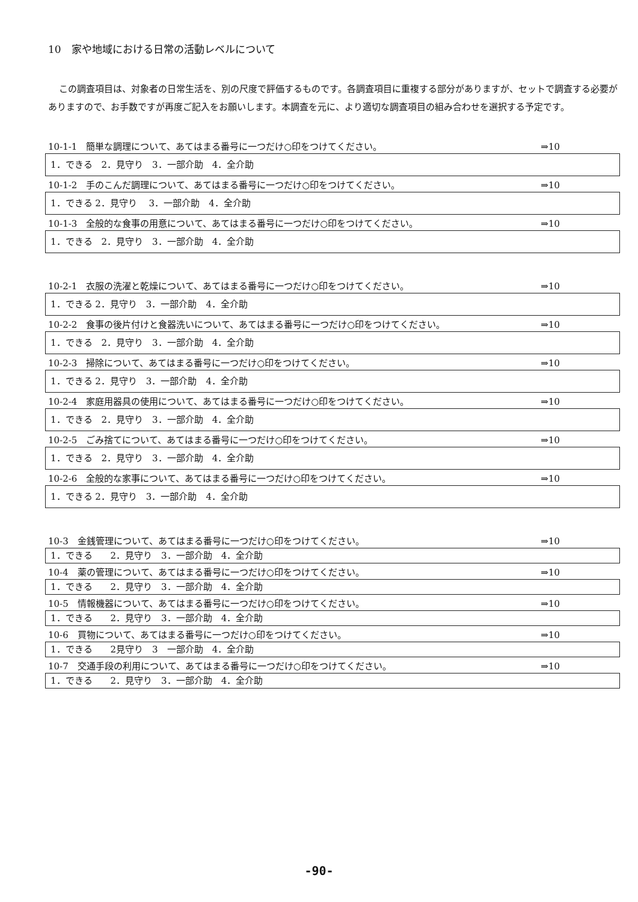10　家や地域における日常の活動レベルについて
この調査項目は、対象者の日常生活を、別の尺度で評価するものです。各調査項目に重複する部分がありますが、セットで調査する必要がありますので、お手数ですが再度ご記入をお願いします。本調査を元に、より適切な調査項目の組み合わせを選択する予定です。
10-1-1　簡単な調理について、あてはまる番号に一つだけ○印をつけてください。 ⇒10
1．できる　2．見守り　3．一部介助　4．全介助
10-1-2　手のこんだ調理について、あてはまる番号に一つだけ○印をつけてください。 ⇒10
1．できる 2．見守り　 3．一部介助　4．全介助
10-1-3　全般的な食事の用意について、あてはまる番号に一つだけ○印をつけてください。 ⇒10
1．できる　2．見守り　3．一部介助　4．全介助
10-2-1　衣服の洗濯と乾燥について、あてはまる番号に一つだけ○印をつけてください。 ⇒10
1．できる 2．見守り　3．一部介助　4．全介助
10-2-2　食事の後片付けと食器洗いについて、あてはまる番号に一つだけ○印をつけてください。 ⇒10
1．できる　2．見守り　3．一部介助　4．全介助
10-2-3　掃除について、あてはまる番号に一つだけ○印をつけてください。 ⇒10
1．できる 2．見守り　3．一部介助　4．全介助
10-2-4　家庭用器具の使用について、あてはまる番号に一つだけ○印をつけてください。 ⇒10
1．できる　2．見守り　3．一部介助　4．全介助
10-2-5　ごみ捨てについて、あてはまる番号に一つだけ○印をつけてください。 ⇒10
1．できる　2．見守り　3．一部介助　4．全介助
10-2-6　全般的な家事について、あてはまる番号に一つだけ○印をつけてください。 ⇒10
1．できる 2．見守り　3．一部介助　4．全介助
10-3　金銭管理について、あてはまる番号に一つだけ○印をつけてください。 ⇒10
1．できる　　2．見守り　3．一部介助　4．全介助
10-4　薬の管理について、あてはまる番号に一つだけ○印をつけてください。 ⇒10
1．できる　　2．見守り　3．一部介助　4．全介助
10-5　情報機器について、あてはまる番号に一つだけ○印をつけてください。 ⇒10
1．できる　　2．見守り　3．一部介助　4．全介助
10-6　買物について、あてはまる番号に一つだけ○印をつけてください。 ⇒10
1．できる　　2見守り　3　一部介助　4．全介助
10-7　交通手段の利用について、あてはまる番号に一つだけ○印をつけてください。 ⇒10
1．できる　　2．見守り　3．一部介助　4．全介助
-90-